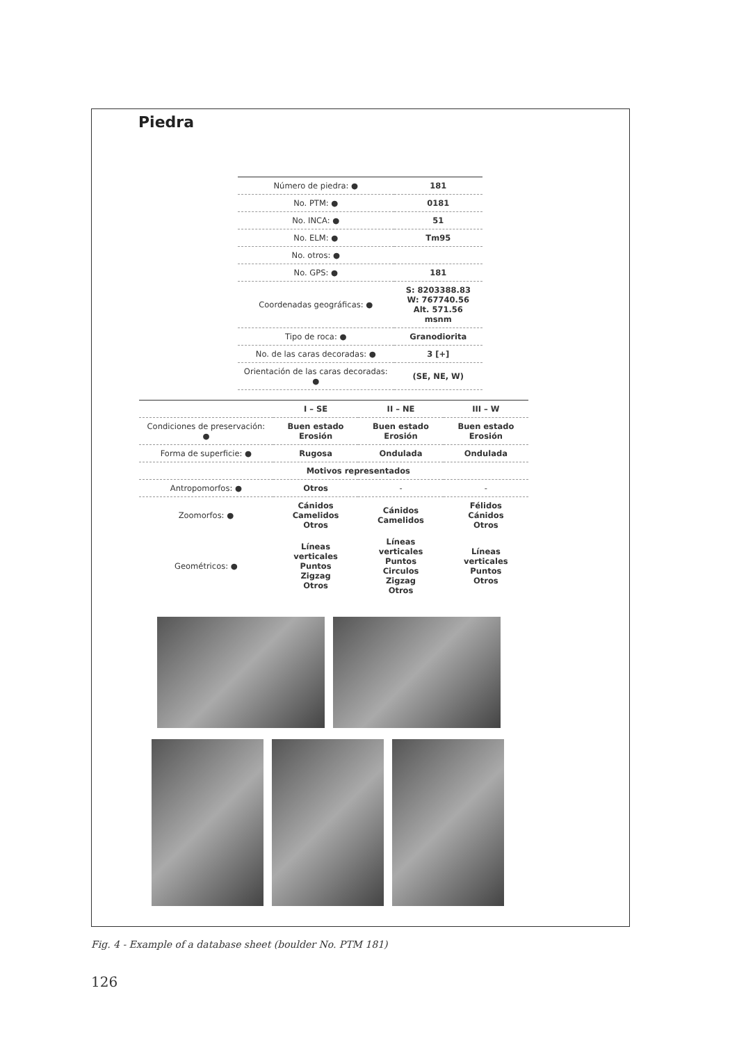Piedra
| Número de piedra: ● | 181 |
| No. PTM: ● | 0181 |
| No. INCA: ● | 51 |
| No. ELM: ● | Tm95 |
| No. otros: ● | |
| No. GPS: ● | 181 |
| Coordenadas geográficas: ● | S: 8203388.83 W: 767740.56 Alt. 571.56 msnm |
| Tipo de roca: ● | Granodiorita |
| No. de las caras decoradas: ● | 3 [+] |
| Orientación de las caras decoradas: ● | (SE, NE, W) |
| | I – SE | II – NE | III – W |
| --- | --- | --- | --- |
| Condiciones de preservación: ● | Buen estado Erosión | Buen estado Erosión | Buen estado Erosión |
| Forma de superficie: ● | Rugosa | Ondulada | Ondulada |
| | Motivos representados | | |
| Antropomorfos: ● | Otros | - | - |
| Zoomorfos: ● | Cánidos Camelidos Otros | Cánidos Camelidos | Félidos Cánidos Otros |
| Geométricos: ● | Líneas verticales Puntos Zigzag Otros | Líneas verticales Puntos Circulos Zigzag Otros | Líneas verticales Puntos Otros |
Fig. 4 - Example of a database sheet (boulder No. PTM 181)
126